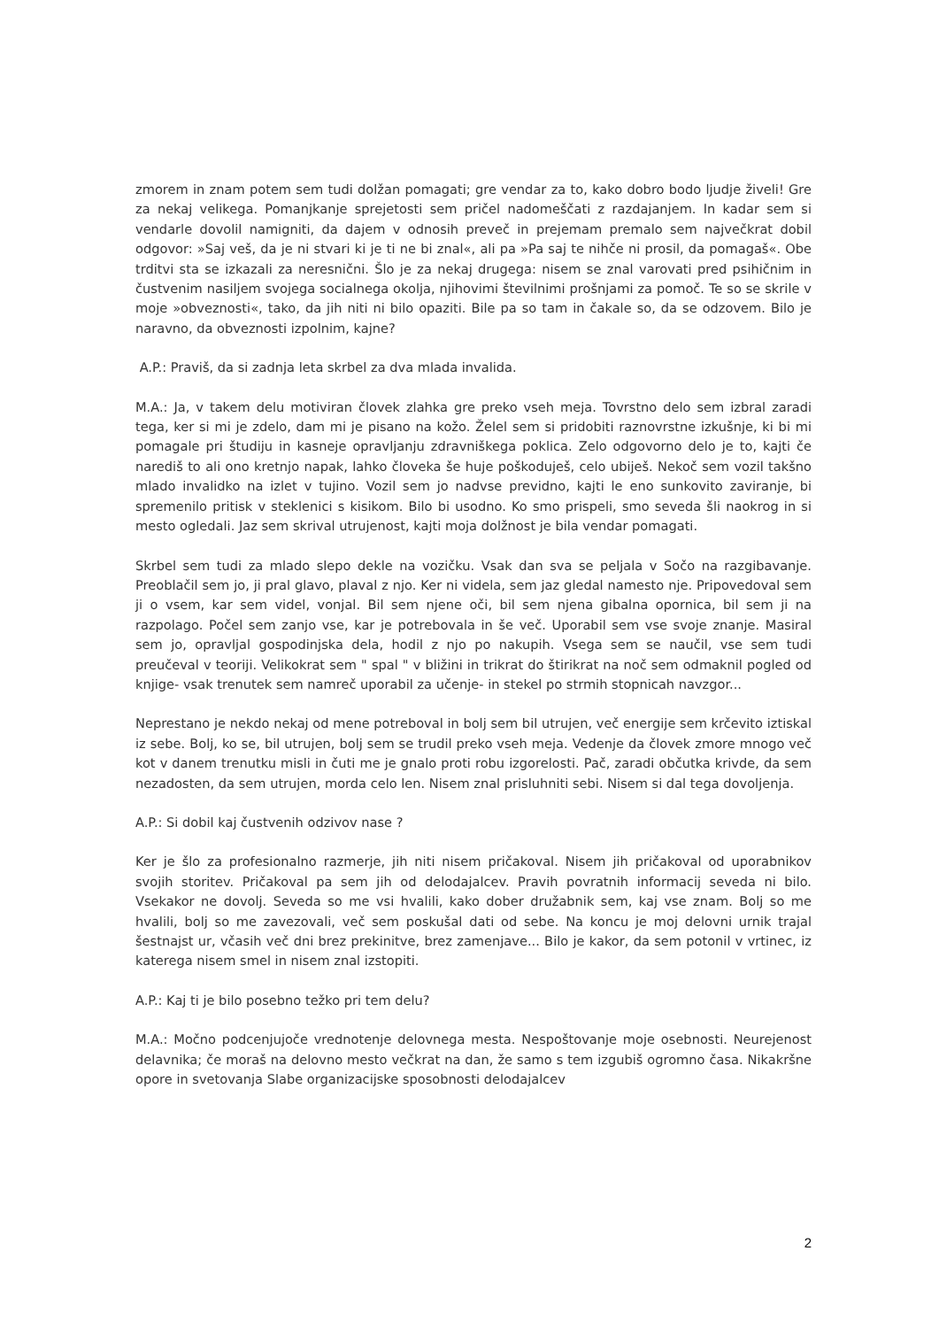zmorem in znam potem sem tudi dolžan pomagati; gre vendar za to, kako dobro bodo ljudje živeli! Gre za nekaj velikega. Pomanjkanje sprejetosti sem pričel nadomeščati z razdajanjem. In kadar sem si vendarle dovolil namigniti, da dajem v odnosih preveč in prejemam premalo sem največkrat dobil odgovor: »Saj veš, da je ni stvari ki je ti ne bi znal«, ali pa »Pa saj te nihče ni prosil, da pomagaš«. Obe trditvi sta se izkazali za neresnični. Šlo je za nekaj drugega: nisem se znal varovati pred psihičnim in čustvenim nasiljem svojega socialnega okolja, njihovimi številnimi prošnjami za pomoč. Te so se skrile v moje »obveznosti«, tako, da jih niti ni bilo opaziti. Bile pa so tam in čakale so, da se odzovem. Bilo je naravno, da obveznosti izpolnim, kajne?
A.P.: Praviš, da si zadnja leta skrbel za dva mlada invalida.
M.A.: Ja, v takem delu motiviran človek zlahka gre preko vseh meja. Tovrstno delo sem izbral zaradi tega, ker si mi je zdelo, dam mi je pisano na kožo. Želel sem si pridobiti raznovrstne izkušnje, ki bi mi pomagale pri študiju in kasneje opravljanju zdravniškega poklica. Zelo odgovorno delo je to, kajti če narediš to ali ono kretnjo napak, lahko človeka še huje poškoduješ, celo ubiješ. Nekoč sem vozil takšno mlado invalidko na izlet v tujino. Vozil sem jo nadvse previdno, kajti le eno sunkovito zaviranje, bi spremenilo pritisk v steklenici s kisikom. Bilo bi usodno. Ko smo prispeli, smo seveda šli naokrog in si mesto ogledali. Jaz sem skrival utrujenost, kajti moja dolžnost je bila vendar pomagati.
Skrbel sem tudi za mlado slepo dekle na vozičku. Vsak dan sva se peljala v Sočo na razgibavanje. Preoblačil sem jo, ji pral glavo, plaval z njo. Ker ni videla, sem jaz gledal namesto nje. Pripovedoval sem ji o vsem, kar sem videl, vonjal. Bil sem njene oči, bil sem njena gibalna opornica, bil sem ji na razpolago. Počel sem zanjo vse, kar je potrebovala in še več. Uporabil sem vse svoje znanje. Masiral sem jo, opravljal gospodinjska dela, hodil z njo po nakupih. Vsega sem se naučil, vse sem tudi preučeval v teoriji. Velikokrat sem " spal " v bližini in trikrat do štirikrat na noč sem odmaknil pogled od knjige- vsak trenutek sem namreč uporabil za učenje- in stekel po strmih stopnicah navzgor...
Neprestano je nekdo nekaj od mene potreboval in bolj sem bil utrujen, več energije sem krčevito iztiskal iz sebe. Bolj, ko se, bil utrujen, bolj sem se trudil preko vseh meja. Vedenje da človek zmore mnogo več kot v danem trenutku misli in čuti me je gnalo proti robu izgorelosti. Pač, zaradi občutka krivde, da sem nezadosten, da sem utrujen, morda celo len. Nisem znal prisluhniti sebi. Nisem si dal tega dovoljenja.
A.P.: Si dobil kaj čustvenih odzivov nase ?
Ker je šlo za profesionalno razmerje, jih niti nisem pričakoval. Nisem jih pričakoval od uporabnikov svojih storitev. Pričakoval pa sem jih od delodajalcev. Pravih povratnih informacij seveda ni bilo. Vsekakor ne dovolj. Seveda so me vsi hvalili, kako dober družabnik sem, kaj vse znam. Bolj so me hvalili, bolj so me zavezovali, več sem poskušal dati od sebe. Na koncu je moj delovni urnik trajal šestnajst ur, včasih več dni brez prekinitve, brez zamenjave... Bilo je kakor, da sem potonil v vrtinec, iz katerega nisem smel in nisem znal izstopiti.
A.P.: Kaj ti je bilo posebno težko pri tem delu?
M.A.: Močno podcenjujoče vrednotenje delovnega mesta. Nespoštovanje moje osebnosti. Neurejenost delavnika; če moraš na delovno mesto večkrat na dan, že samo s tem izgubiš ogromno časa. Nikakršne opore in svetovanja Slabe organizacijske sposobnosti delodajalcev
2